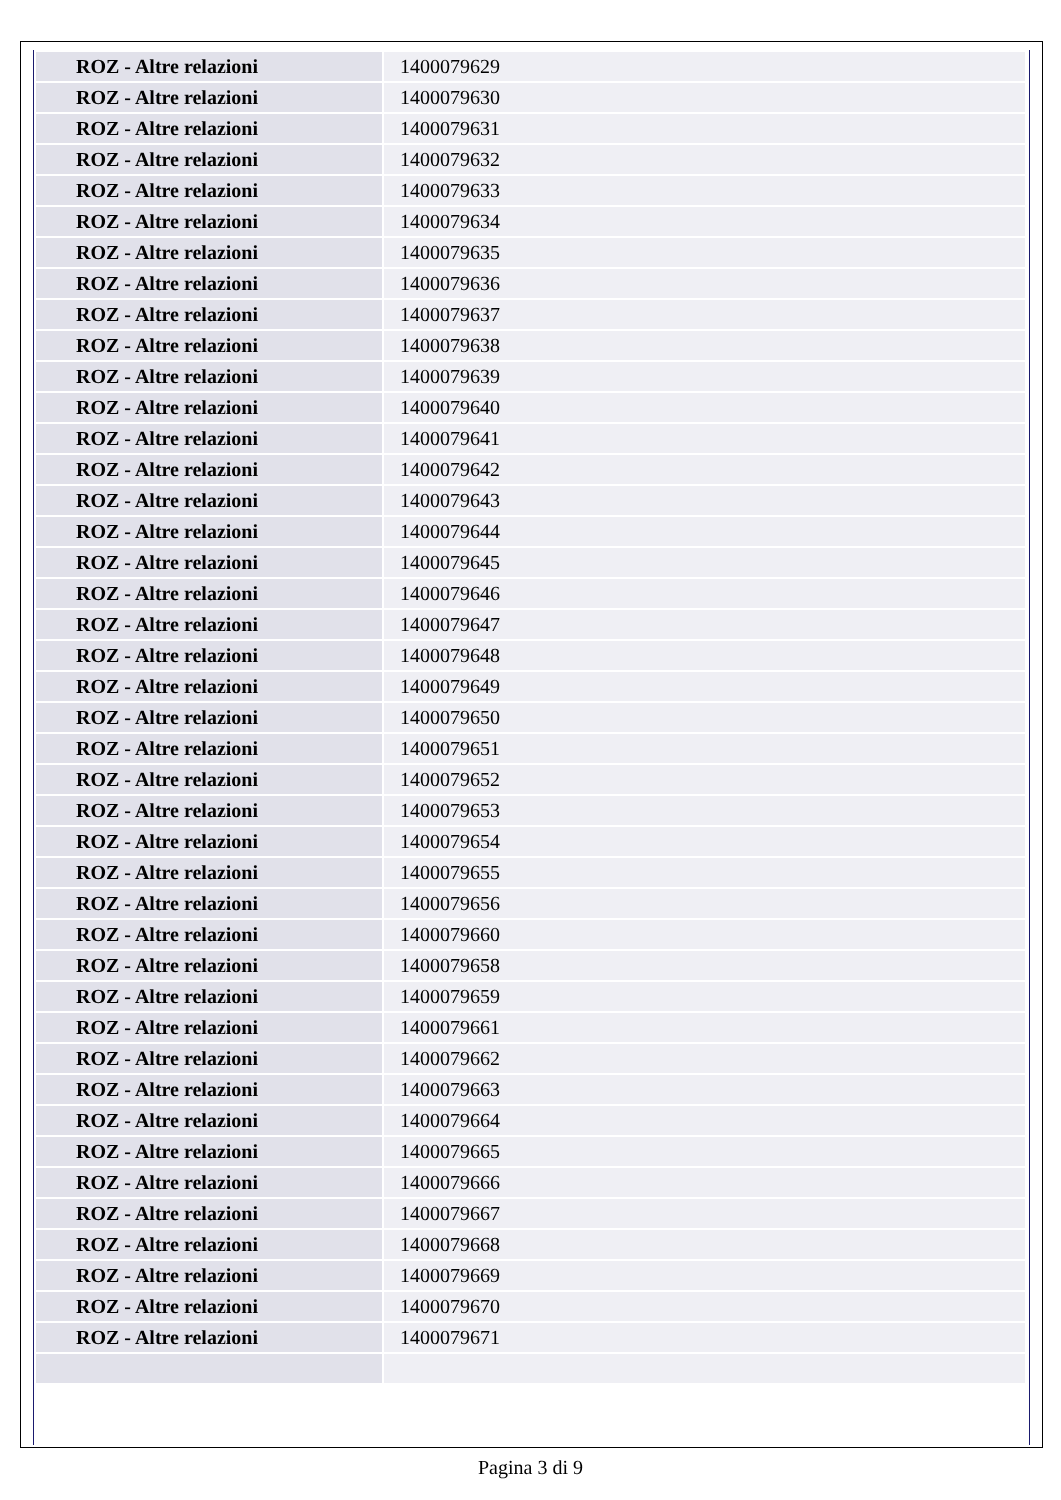| ROZ - Altre relazioni | 1400079629 |
| ROZ - Altre relazioni | 1400079630 |
| ROZ - Altre relazioni | 1400079631 |
| ROZ - Altre relazioni | 1400079632 |
| ROZ - Altre relazioni | 1400079633 |
| ROZ - Altre relazioni | 1400079634 |
| ROZ - Altre relazioni | 1400079635 |
| ROZ - Altre relazioni | 1400079636 |
| ROZ - Altre relazioni | 1400079637 |
| ROZ - Altre relazioni | 1400079638 |
| ROZ - Altre relazioni | 1400079639 |
| ROZ - Altre relazioni | 1400079640 |
| ROZ - Altre relazioni | 1400079641 |
| ROZ - Altre relazioni | 1400079642 |
| ROZ - Altre relazioni | 1400079643 |
| ROZ - Altre relazioni | 1400079644 |
| ROZ - Altre relazioni | 1400079645 |
| ROZ - Altre relazioni | 1400079646 |
| ROZ - Altre relazioni | 1400079647 |
| ROZ - Altre relazioni | 1400079648 |
| ROZ - Altre relazioni | 1400079649 |
| ROZ - Altre relazioni | 1400079650 |
| ROZ - Altre relazioni | 1400079651 |
| ROZ - Altre relazioni | 1400079652 |
| ROZ - Altre relazioni | 1400079653 |
| ROZ - Altre relazioni | 1400079654 |
| ROZ - Altre relazioni | 1400079655 |
| ROZ - Altre relazioni | 1400079656 |
| ROZ - Altre relazioni | 1400079660 |
| ROZ - Altre relazioni | 1400079658 |
| ROZ - Altre relazioni | 1400079659 |
| ROZ - Altre relazioni | 1400079661 |
| ROZ - Altre relazioni | 1400079662 |
| ROZ - Altre relazioni | 1400079663 |
| ROZ - Altre relazioni | 1400079664 |
| ROZ - Altre relazioni | 1400079665 |
| ROZ - Altre relazioni | 1400079666 |
| ROZ - Altre relazioni | 1400079667 |
| ROZ - Altre relazioni | 1400079668 |
| ROZ - Altre relazioni | 1400079669 |
| ROZ - Altre relazioni | 1400079670 |
| ROZ - Altre relazioni | 1400079671 |
Pagina 3 di 9